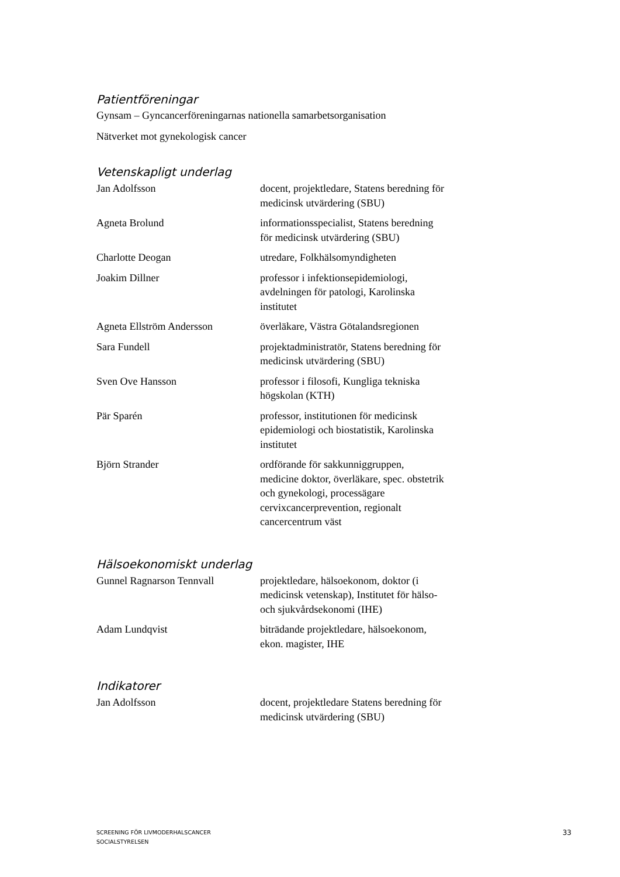Patientföreningar
Gynsam – Gyncancerföreningarnas nationella samarbetsorganisation
Nätverket mot gynekologisk cancer
Vetenskapligt underlag
| Jan Adolfsson | docent, projektledare, Statens beredning för medicinsk utvärdering (SBU) |
| Agneta Brolund | informationsspecialist, Statens beredning för medicinsk utvärdering (SBU) |
| Charlotte Deogan | utredare, Folkhälsomyndigheten |
| Joakim Dillner | professor i infektionsepidemiologi, avdelningen för patologi, Karolinska institutet |
| Agneta Ellström Andersson | överläkare, Västra Götalandsregionen |
| Sara Fundell | projektadministratör, Statens beredning för medicinsk utvärdering (SBU) |
| Sven Ove Hansson | professor i filosofi, Kungliga tekniska högskolan (KTH) |
| Pär Sparén | professor, institutionen för medicinsk epidemiologi och biostatistik, Karolinska institutet |
| Björn Strander | ordförande för sakkunniggruppen, medicine doktor, överläkare, spec. obstetrik och gynekologi, processägare cervixcancerprevention, regionalt cancercentrum väst |
Hälsoekonomiskt underlag
| Gunnel Ragnarson Tennvall | projektledare, hälsoekonom, doktor (i medicinsk vetenskap), Institutet för hälso- och sjukvårdsekonomi (IHE) |
| Adam Lundqvist | biträdande projektledare, hälsoekonom, ekon. magister, IHE |
Indikatorer
| Jan Adolfsson | docent, projektledare Statens beredning för medicinsk utvärdering (SBU) |
SCREENING FÖR LIVMODERHALSCANCER
SOCIALSTYRELSEN
33